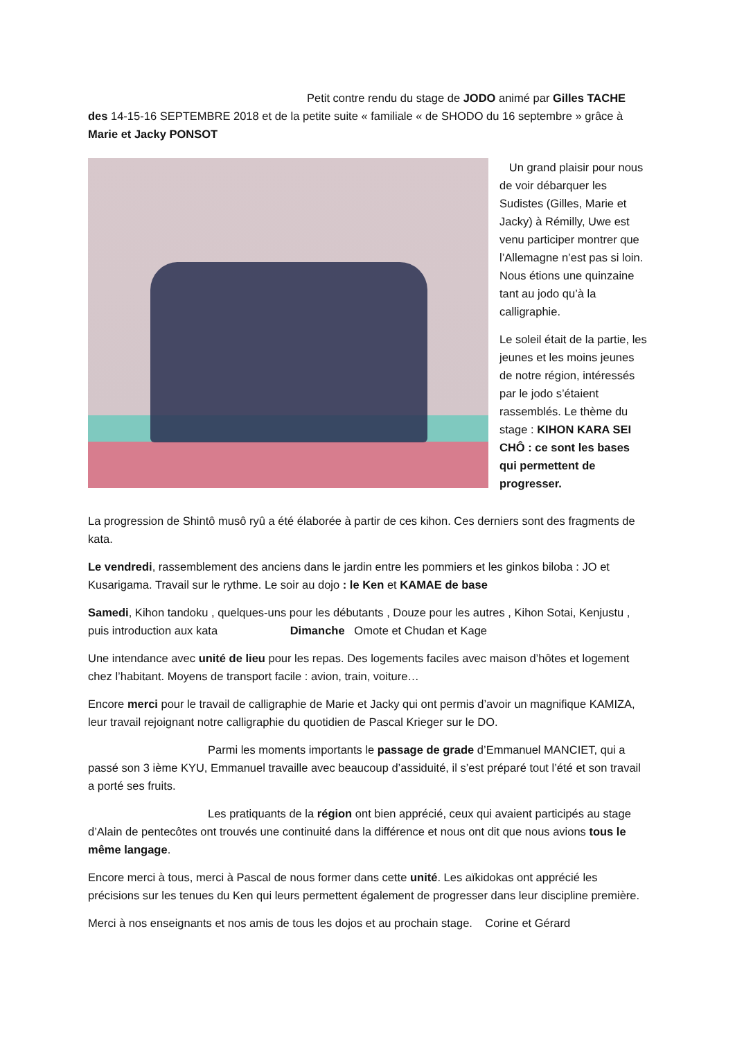Petit contre rendu du stage de JODO animé par Gilles TACHE des 14-15-16 SEPTEMBRE 2018 et de la petite suite « familiale « de SHODO du 16 septembre » grâce à Marie et Jacky PONSOT
Un grand plaisir pour nous de voir débarquer les Sudistes (Gilles, Marie et Jacky) à Rémilly, Uwe est venu participer montrer que l’Allemagne n’est pas si loin. Nous étions une quinzaine tant au jodo qu’à la calligraphie.
Le soleil était de la partie, les jeunes et les moins jeunes de notre région, intéressés par le jodo s’étaient rassemblés. Le thème du stage : KIHON KARA SEI CHÔ : ce sont les bases qui permettent de progresser.
La progression de Shintô musô ryû a été élaborée à partir de ces kihon. Ces derniers sont des fragments de kata.
Le vendredi, rassemblement des anciens dans le jardin entre les pommiers et les ginkos biloba : JO et Kusarigama. Travail sur le rythme. Le soir au dojo : le Ken et KAMAE de base
Samedi, Kihon tandoku , quelques-uns pour les débutants , Douze pour les autres , Kihon Sotai, Kenjustu , puis introduction aux kata Dimanche Omote et Chudan et Kage
Une intendance avec unité de lieu pour les repas. Des logements faciles avec maison d’hôtes et logement chez l’habitant. Moyens de transport facile : avion, train, voiture…
Encore merci pour le travail de calligraphie de Marie et Jacky qui ont permis d’avoir un magnifique KAMIZA, leur travail rejoignant notre calligraphie du quotidien de Pascal Krieger sur le DO.
Parmi les moments importants le passage de grade d’Emmanuel MANCIET, qui a passé son 3 ième KYU, Emmanuel travaille avec beaucoup d’assiduité, il s’est préparé tout l’été et son travail a porté ses fruits.
Les pratiquants de la région ont bien apprécié, ceux qui avaient participés au stage d’Alain de pentecôtes ont trouvés une continuité dans la différence et nous ont dit que nous avions tous le même langage.
Encore merci à tous, merci à Pascal de nous former dans cette unité. Les aïkidokas ont apprécié les précisions sur les tenues du Ken qui leurs permettent également de progresser dans leur discipline première.
Merci à nos enseignants et nos amis de tous les dojos et au prochain stage. Corine et Gérard